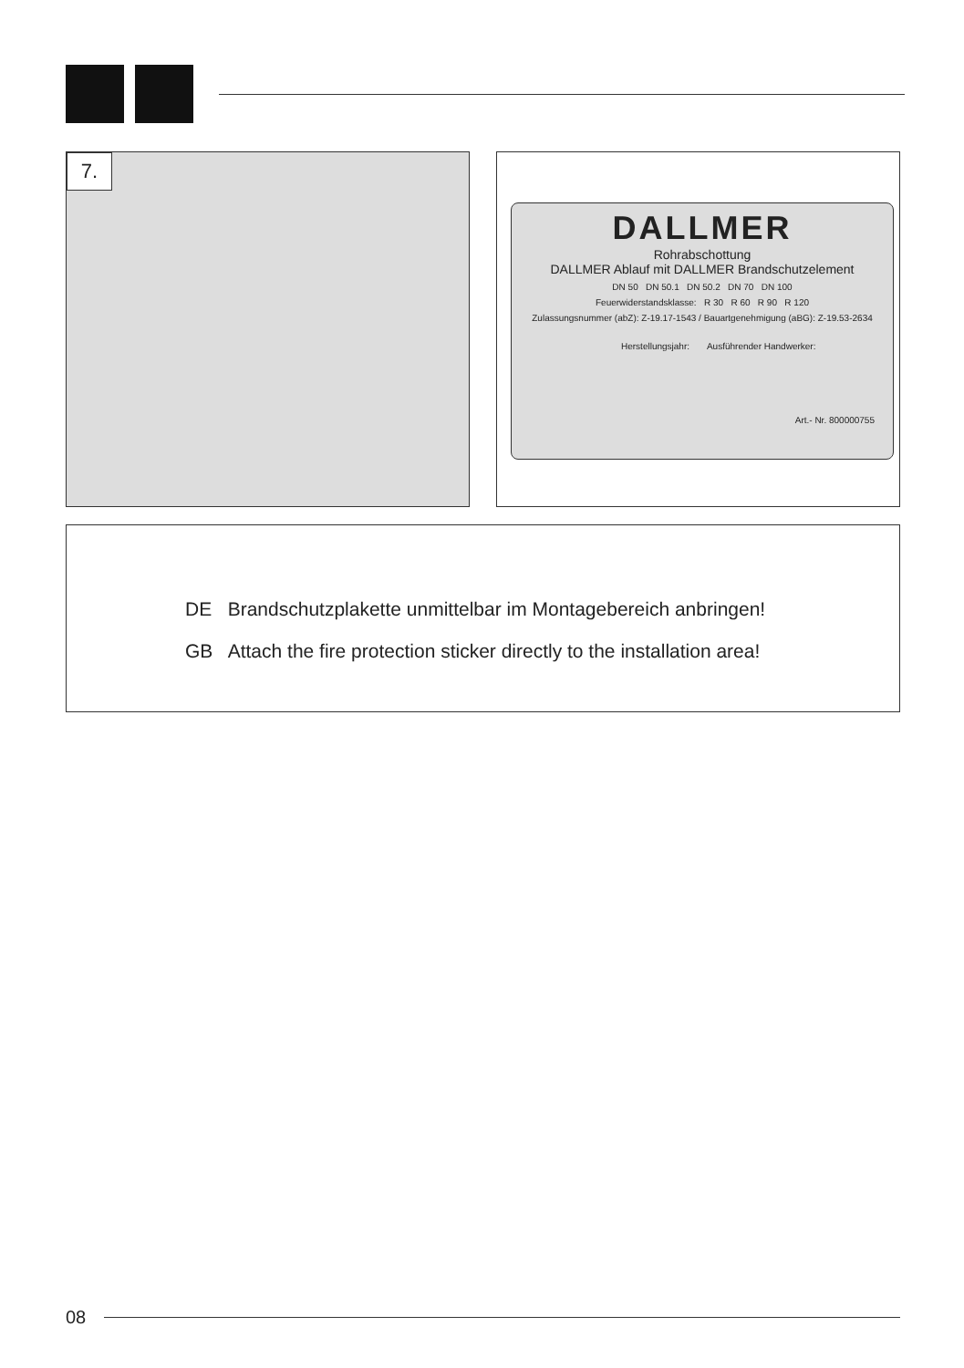7.
DALLMER
Rohrabschottung
DALLMER Ablauf mit DALLMER Brandschutzelement
DN 50 DN 50.1 DN 50.2 DN 70 DN 100
Feuerwiderstandsklasse: R 30 R 60 R 90 R 120
Zulassungsnummer (abZ): Z-19.17-1543 / Bauartgenehmigung (aBG): Z-19.53-2634
Herstellungsjahr: Ausführender Handwerker:
Art.- Nr. 800000755
DE Brandschutzplakette unmittelbar im Montagebereich anbringen!
GB Attach the fire protection sticker directly to the installation area!
08